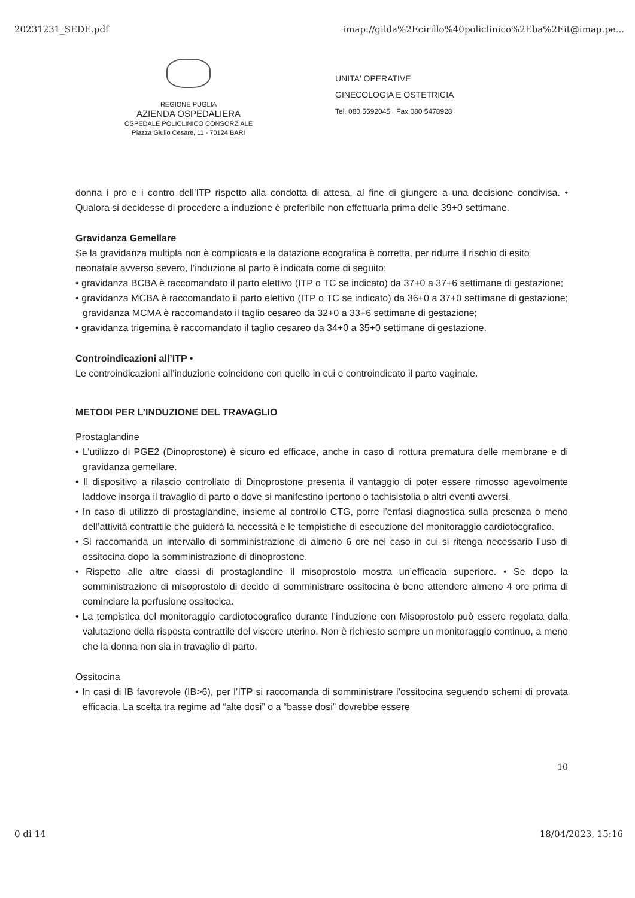20231231_SEDE.pdf imap://gilda%2Ecirillo%40policlinico%2Eba%2Eit@imap.pe...
REGIONE PUGLIA
AZIENDA OSPEDALIERA
OSPEDALE POLICLINICO CONSORZIALE
Piazza Giulio Cesare, 11 - 70124 BARI
UNITA' OPERATIVE
GINECOLOGIA E OSTETRICIA
Tel. 080 5592045 Fax 080 5478928
donna i pro e i contro dell’ITP rispetto alla condotta di attesa, al fine di giungere a una decisione condivisa. • Qualora si decidesse di procedere a induzione è preferibile non effettuarla prima delle 39+0 settimane.
Gravidanza Gemellare
Se la gravidanza multipla non è complicata e la datazione ecografica è corretta, per ridurre il rischio di esito neonatale avverso severo, l’induzione al parto è indicata come di seguito:
• gravidanza BCBA è raccomandato il parto elettivo (ITP o TC se indicato) da 37+0 a 37+6 settimane di gestazione;
• gravidanza MCBA è raccomandato il parto elettivo (ITP o TC se indicato) da 36+0 a 37+0 settimane di gestazione; gravidanza MCMA è raccomandato il taglio cesareo da 32+0 a 33+6 settimane di gestazione;
• gravidanza trigemina è raccomandato il taglio cesareo da 34+0 a 35+0 settimane di gestazione.
Controindicazioni all’ITP •
Le controindicazioni all’induzione coincidono con quelle in cui e controindicato il parto vaginale.
METODI PER L’INDUZIONE DEL TRAVAGLIO
Prostaglandine
• L’utilizzo di PGE2 (Dinoprostone) è sicuro ed efficace, anche in caso di rottura prematura delle membrane e di gravidanza gemellare.
• Il dispositivo a rilascio controllato di Dinoprostone presenta il vantaggio di poter essere rimosso agevolmente laddove insorga il travaglio di parto o dove si manifestino ipertono o tachisistolia o altri eventi avversi.
• In caso di utilizzo di prostaglandine, insieme al controllo CTG, porre l’enfasi diagnostica sulla presenza o meno dell’attività contrattile che guiderà la necessità e le tempistiche di esecuzione del monitoraggio cardiotocgrafico.
• Si raccomanda un intervallo di somministrazione di almeno 6 ore nel caso in cui si ritenga necessario l’uso di ossitocina dopo la somministrazione di dinoprostone.
• Rispetto alle altre classi di prostaglandine il misoprostolo mostra un’efficacia superiore. • Se dopo la somministrazione di misoprostolo di decide di somministrare ossitocina è bene attendere almeno 4 ore prima di cominciare la perfusione ossitocica.
• La tempistica del monitoraggio cardiotocografico durante l’induzione con Misoprostolo può essere regolata dalla valutazione della risposta contrattile del viscere uterino. Non è richiesto sempre un monitoraggio continuo, a meno che la donna non sia in travaglio di parto.
Ossitocina
• In casi di IB favorevole (IB>6), per l’ITP si raccomanda di somministrare l’ossitocina seguendo schemi di provata efficacia. La scelta tra regime ad “alte dosi” o a “basse dosi” dovrebbe essere
10
0 di 14 18/04/2023, 15:16